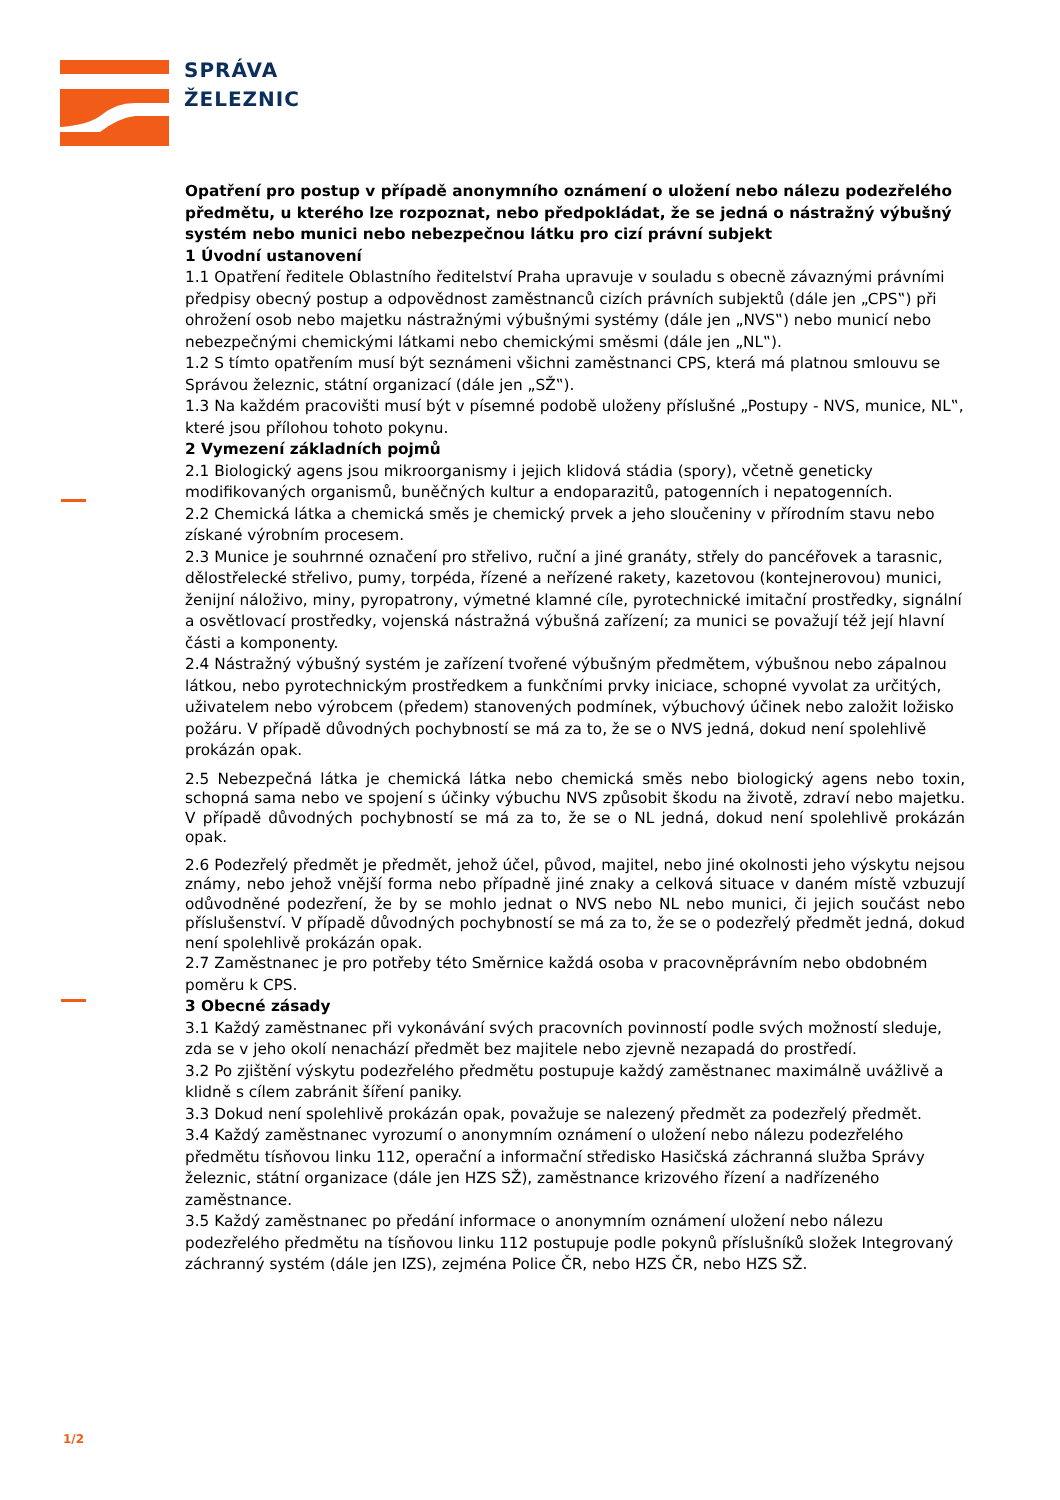SPRÁVA
ŽELEZNIC
Opatření pro postup v případě anonymního oznámení o uložení nebo nálezu podezřelého předmětu, u kterého lze rozpoznat, nebo předpokládat, že se jedná o nástražný výbušný systém nebo munici nebo nebezpečnou látku pro cizí právní subjekt
1 Úvodní ustanovení
1.1 Opatření ředitele Oblastního ředitelství Praha upravuje v souladu s obecně závaznými právními předpisy obecný postup a odpovědnost zaměstnanců cizích právních subjektů (dále jen „CPS‟) při ohrožení osob nebo majetku nástražnými výbušnými systémy (dále jen „NVS‟) nebo municí nebo nebezpečnými chemickými látkami nebo chemickými směsmi (dále jen „NL‟).
1.2 S tímto opatřením musí být seznámeni všichni zaměstnanci CPS, která má platnou smlouvu se Správou železnic, státní organizací (dále jen „SŽ‟).
1.3 Na každém pracovišti musí být v písemné podobě uloženy příslušné „Postupy - NVS, munice, NL‟, které jsou přílohou tohoto pokynu.
2 Vymezení základních pojmů
2.1 Biologický agens jsou mikroorganismy i jejich klidová stádia (spory), včetně geneticky modifikovaných organismů, buněčných kultur a endoparazitů, patogenních i nepatogenních.
2.2 Chemická látka a chemická směs je chemický prvek a jeho sloučeniny v přírodním stavu nebo získané výrobním procesem.
2.3 Munice je souhrnné označení pro střelivo, ruční a jiné granáty, střely do pancéřovek a tarasnic, dělostřelecké střelivo, pumy, torpéda, řízené a neřízené rakety, kazetovou (kontejnerovou) munici, ženijní náloživo, miny, pyropatrony, výmetné klamné cíle, pyrotechnické imitační prostředky, signální a osvětlovací prostředky, vojenská nástražná výbušná zařízení; za munici se považují též její hlavní části a komponenty.
2.4 Nástražný výbušný systém je zařízení tvořené výbušným předmětem, výbušnou nebo zápalnou látkou, nebo pyrotechnickým prostředkem a funkčními prvky iniciace, schopné vyvolat za určitých, uživatelem nebo výrobcem (předem) stanovených podmínek, výbuchový účinek nebo založit ložisko požáru. V případě důvodných pochybností se má za to, že se o NVS jedná, dokud není spolehlivě prokázán opak.
2.5 Nebezpečná látka je chemická látka nebo chemická směs nebo biologický agens nebo toxin, schopná sama nebo ve spojení s účinky výbuchu NVS způsobit škodu na životě, zdraví nebo majetku. V případě důvodných pochybností se má za to, že se o NL jedná, dokud není spolehlivě prokázán opak.
2.6 Podezřelý předmět je předmět, jehož účel, původ, majitel, nebo jiné okolnosti jeho výskytu nejsou známy, nebo jehož vnější forma nebo případně jiné znaky a celková situace v daném místě vzbuzují odůvodněné podezření, že by se mohlo jednat o NVS nebo NL nebo munici, či jejich součást nebo příslušenství. V případě důvodných pochybností se má za to, že se o podezřelý předmět jedná, dokud není spolehlivě prokázán opak.
2.7 Zaměstnanec je pro potřeby této Směrnice každá osoba v pracovněprávním nebo obdobném poměru k CPS.
3 Obecné zásady
3.1 Každý zaměstnanec při vykonávání svých pracovních povinností podle svých možností sleduje, zda se v jeho okolí nenachází předmět bez majitele nebo zjevně nezapadá do prostředí.
3.2 Po zjištění výskytu podezřelého předmětu postupuje každý zaměstnanec maximálně uvážlivě a klidně s cílem zabránit šíření paniky.
3.3 Dokud není spolehlivě prokázán opak, považuje se nalezený předmět za podezřelý předmět.
3.4 Každý zaměstnanec vyrozumí o anonymním oznámení o uložení nebo nálezu podezřelého předmětu tísňovou linku 112, operační a informační středisko Hasičská záchranná služba Správy železnic, státní organizace (dále jen HZS SŽ), zaměstnance krizového řízení a nadřízeného zaměstnance.
3.5 Každý zaměstnanec po předání informace o anonymním oznámení uložení nebo nálezu podezřelého předmětu na tísňovou linku 112 postupuje podle pokynů příslušníků složek Integrovaný záchranný systém (dále jen IZS), zejména Police ČR, nebo HZS ČR, nebo HZS SŽ.
1/2